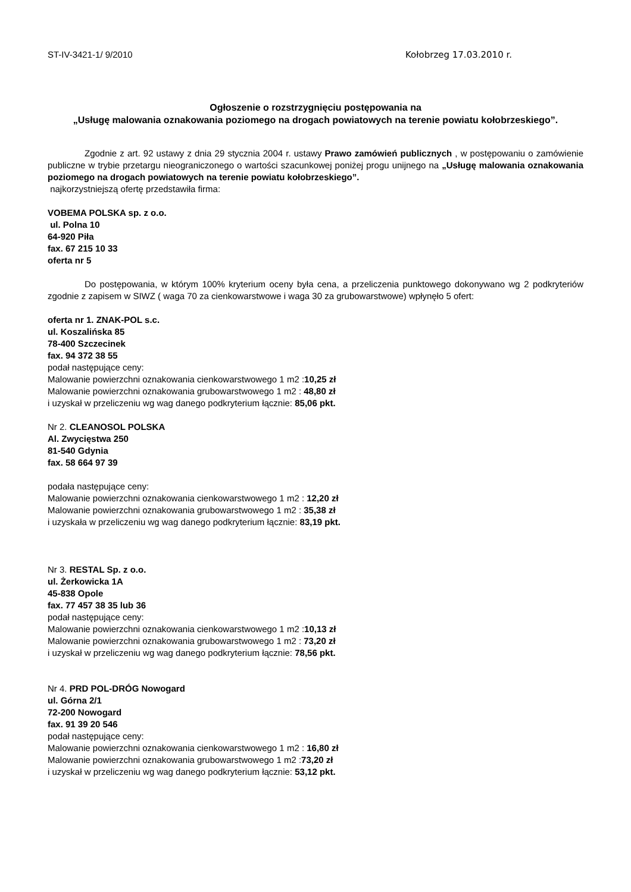ST-IV-3421-1/ 9/2010 Kołobrzeg 17.03.2010 r.
Ogłoszenie o rozstrzygnięciu postępowania na
„Usługę malowania oznakowania poziomego na drogach powiatowych na terenie powiatu kołobrzeskiego”.
Zgodnie z art. 92 ustawy z dnia 29 stycznia 2004 r. ustawy Prawo zamówień publicznych , w postępowaniu o zamówienie publiczne w trybie przetargu nieograniczonego o wartości szacunkowej poniżej progu unijnego na „Usługę malowania oznakowania poziomego na drogach powiatowych na terenie powiatu kołobrzeskiego”.
najkorzystniejszą ofertę przedstawiła firma:
VOBEMA POLSKA sp. z o.o.
ul. Polna 10
64-920 Piła
fax. 67 215 10 33
oferta nr 5
Do postępowania, w którym 100% kryterium oceny była cena, a przeliczenia punktowego dokonywano wg 2 podkryteriów zgodnie z zapisem w SIWZ ( waga 70 za cienkowarstwowe i waga 30 za grubowarstwowe) wpłynęło 5 ofert:
oferta nr 1. ZNAK-POL s.c.
ul. Koszalińska 85
78-400 Szczecinek
fax. 94 372 38 55
podał następujące ceny:
Malowanie powierzchni oznakowania cienkowarstwowego 1 m2 :10,25 zł
Malowanie powierzchni oznakowania grubowarstwowego 1 m2 : 48,80 zł
i uzyskał w przeliczeniu wg wag danego podkryterium łącznie: 85,06 pkt.
Nr 2. CLEANOSOL POLSKA
Al. Zwycięstwa 250
81-540 Gdynia
fax. 58 664 97 39
podała następujące ceny:
Malowanie powierzchni oznakowania cienkowarstwowego 1 m2 : 12,20 zł
Malowanie powierzchni oznakowania grubowarstwowego 1 m2 : 35,38 zł
i uzyskała w przeliczeniu wg wag danego podkryterium łącznie: 83,19 pkt.
Nr 3. RESTAL Sp. z o.o.
ul. Żerkowicka 1A
45-838 Opole
fax. 77 457 38 35 lub 36
podał następujące ceny:
Malowanie powierzchni oznakowania cienkowarstwowego 1 m2 :10,13 zł
Malowanie powierzchni oznakowania grubowarstwowego 1 m2 : 73,20 zł
i uzyskał w przeliczeniu wg wag danego podkryterium łącznie: 78,56 pkt.
Nr 4. PRD POL-DRÓG Nowogard
ul. Górna 2/1
72-200 Nowogard
fax. 91 39 20 546
podał następujące ceny:
Malowanie powierzchni oznakowania cienkowarstwowego 1 m2 : 16,80 zł
Malowanie powierzchni oznakowania grubowarstwowego 1 m2 :73,20 zł
i uzyskał w przeliczeniu wg wag danego podkryterium łącznie: 53,12 pkt.